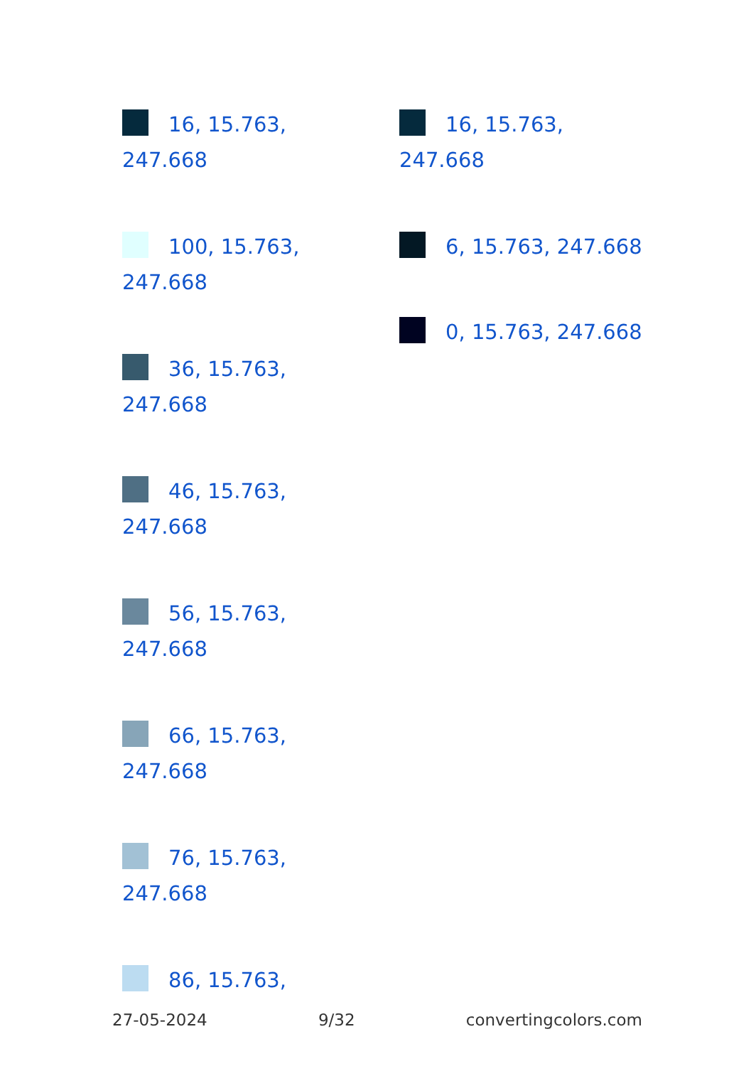16, 15.763, 247.668
100, 15.763, 247.668
36, 15.763, 247.668
46, 15.763, 247.668
56, 15.763, 247.668
66, 15.763, 247.668
76, 15.763, 247.668
86, 15.763,
16, 15.763, 247.668
6, 15.763, 247.668
0, 15.763, 247.668
27-05-2024 9/32 convertingcolors.com